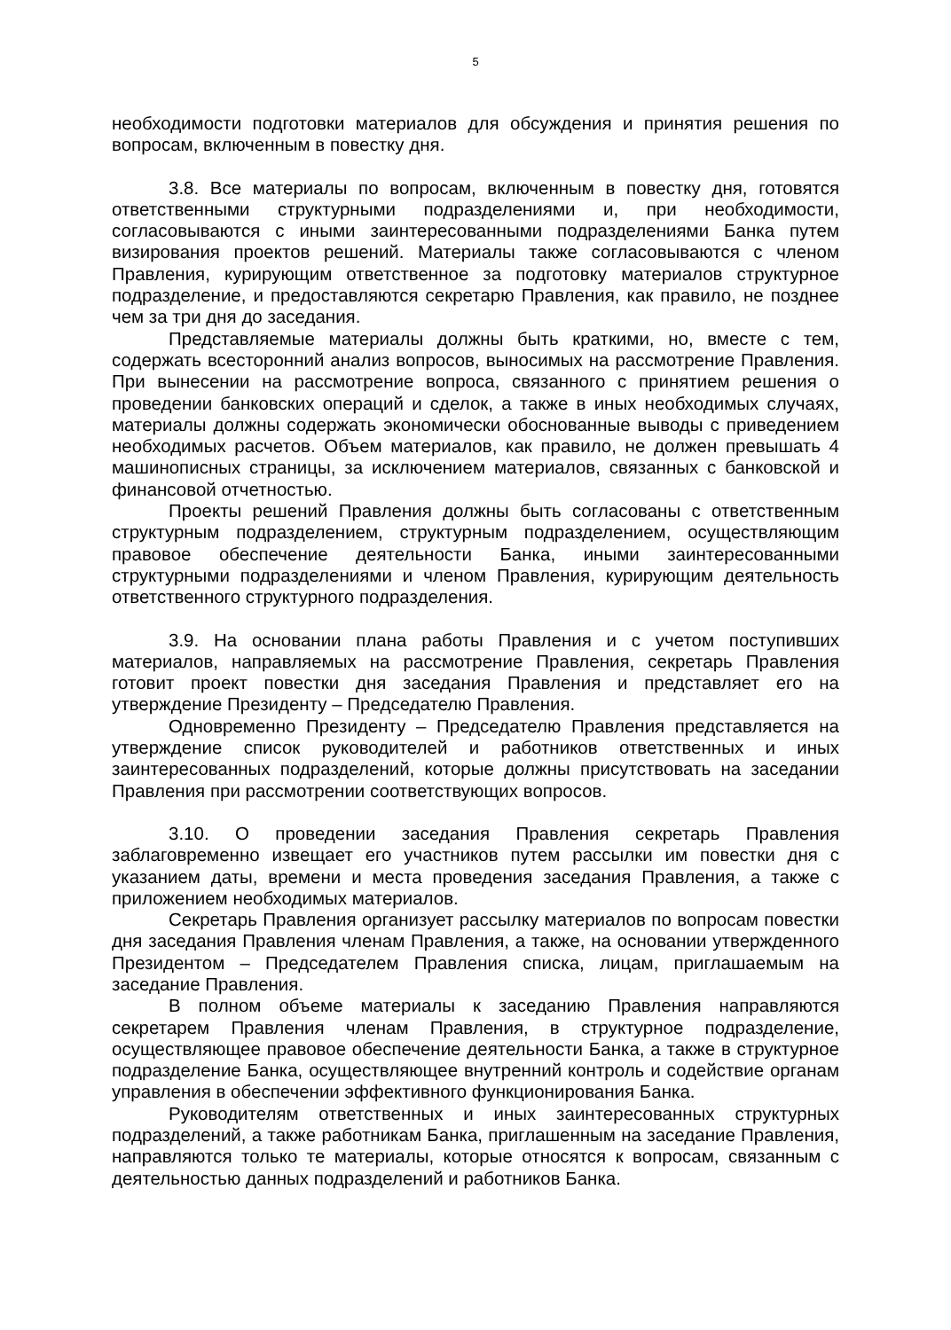5
необходимости подготовки материалов для обсуждения и принятия решения по вопросам, включенным в повестку дня.
3.8. Все материалы по вопросам, включенным в повестку дня, готовятся ответственными структурными подразделениями и, при необходимости, согласовываются с иными заинтересованными подразделениями Банка путем визирования проектов решений. Материалы также согласовываются с членом Правления, курирующим ответственное за подготовку материалов структурное подразделение, и предоставляются секретарю Правления, как правило, не позднее чем за три дня до заседания.
Представляемые материалы должны быть краткими, но, вместе с тем, содержать всесторонний анализ вопросов, выносимых на рассмотрение Правления. При вынесении на рассмотрение вопроса, связанного с принятием решения о проведении банковских операций и сделок, а также в иных необходимых случаях, материалы должны содержать экономически обоснованные выводы с приведением необходимых расчетов. Объем материалов, как правило, не должен превышать 4 машинописных страницы, за исключением материалов, связанных с банковской и финансовой отчетностью.
Проекты решений Правления должны быть согласованы с ответственным структурным подразделением, структурным подразделением, осуществляющим правовое обеспечение деятельности Банка, иными заинтересованными структурными подразделениями и членом Правления, курирующим деятельность ответственного структурного подразделения.
3.9. На основании плана работы Правления и с учетом поступивших материалов, направляемых на рассмотрение Правления, секретарь Правления готовит проект повестки дня заседания Правления и представляет его на утверждение Президенту – Председателю Правления.
Одновременно Президенту – Председателю Правления представляется на утверждение список руководителей и работников ответственных и иных заинтересованных подразделений, которые должны присутствовать на заседании Правления при рассмотрении соответствующих вопросов.
3.10. О проведении заседания Правления секретарь Правления заблаговременно извещает его участников путем рассылки им повестки дня с указанием даты, времени и места проведения заседания Правления, а также с приложением необходимых материалов.
Секретарь Правления организует рассылку материалов по вопросам повестки дня заседания Правления членам Правления, а также, на основании утвержденного Президентом – Председателем Правления списка, лицам, приглашаемым на заседание Правления.
В полном объеме материалы к заседанию Правления направляются секретарем Правления членам Правления, в структурное подразделение, осуществляющее правовое обеспечение деятельности Банка, а также в структурное подразделение Банка, осуществляющее внутренний контроль и содействие органам управления в обеспечении эффективного функционирования Банка.
Руководителям ответственных и иных заинтересованных структурных подразделений, а также работникам Банка, приглашенным на заседание Правления, направляются только те материалы, которые относятся к вопросам, связанным с деятельностью данных подразделений и работников Банка.